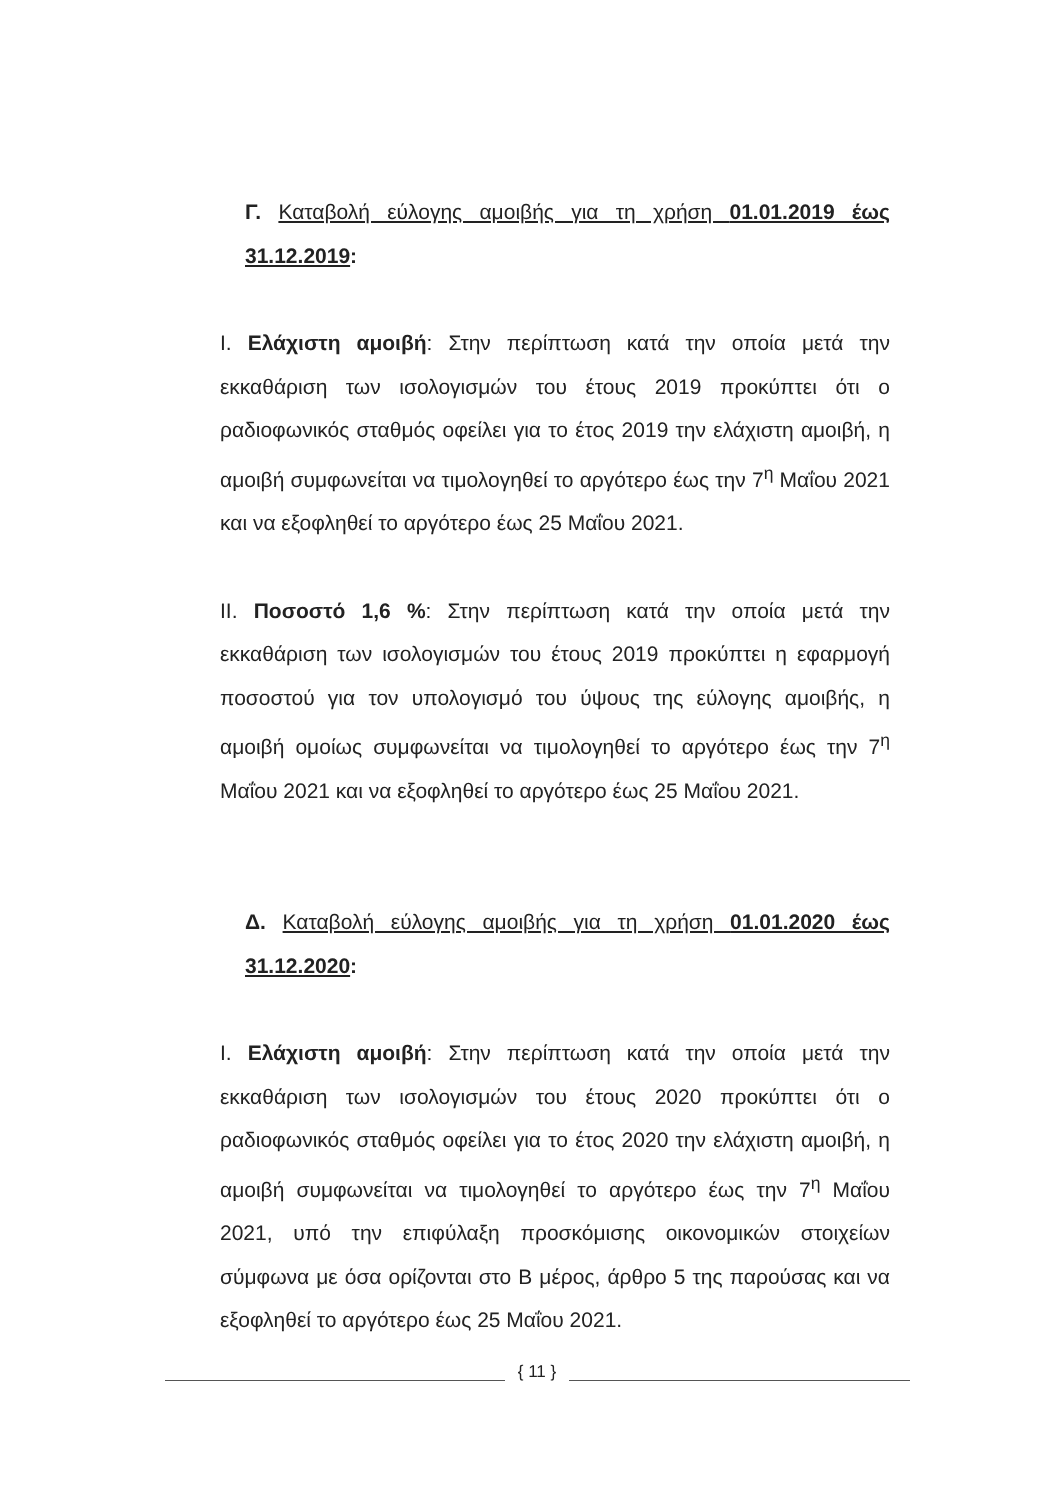Γ. Καταβολή εύλογης αμοιβής για τη χρήση 01.01.2019 έως 31.12.2019:
I. Ελάχιστη αμοιβή: Στην περίπτωση κατά την οποία μετά την εκκαθάριση των ισολογισμών του έτους 2019 προκύπτει ότι ο ραδιοφωνικός σταθμός οφείλει για το έτος 2019 την ελάχιστη αμοιβή, η αμοιβή συμφωνείται να τιμολογηθεί το αργότερο έως την 7<sup>η</sup> Μαΐου 2021 και να εξοφληθεί το αργότερο έως 25 Μαΐου 2021.
II. Ποσοστό 1,6 %: Στην περίπτωση κατά την οποία μετά την εκκαθάριση των ισολογισμών του έτους 2019 προκύπτει η εφαρμογή ποσοστού για τον υπολογισμό του ύψους της εύλογης αμοιβής, η αμοιβή ομοίως συμφωνείται να τιμολογηθεί το αργότερο έως την 7<sup>η</sup> Μαΐου 2021 και να εξοφληθεί το αργότερο έως 25 Μαΐου 2021.
Δ. Καταβολή εύλογης αμοιβής για τη χρήση 01.01.2020 έως 31.12.2020:
I. Ελάχιστη αμοιβή: Στην περίπτωση κατά την οποία μετά την εκκαθάριση των ισολογισμών του έτους 2020 προκύπτει ότι ο ραδιοφωνικός σταθμός οφείλει για το έτος 2020 την ελάχιστη αμοιβή, η αμοιβή συμφωνείται να τιμολογηθεί το αργότερο έως την 7<sup>η</sup> Μαΐου 2021, υπό την επιφύλαξη προσκόμισης οικονομικών στοιχείων σύμφωνα με όσα ορίζονται στο Β μέρος, άρθρο 5 της παρούσας και να εξοφληθεί το αργότερο έως 25 Μαΐου 2021.
{ 11 }